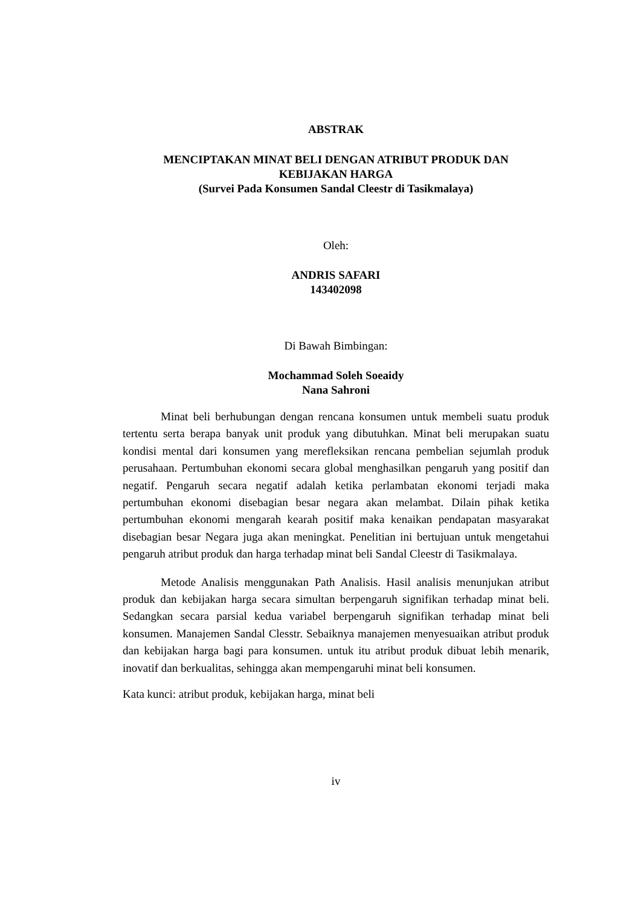ABSTRAK
MENCIPTAKAN MINAT BELI DENGAN ATRIBUT PRODUK DAN
KEBIJAKAN HARGA
(Survei Pada Konsumen Sandal Cleestr di Tasikmalaya)
Oleh:
ANDRIS SAFARI
143402098
Di Bawah Bimbingan:
Mochammad Soleh Soeaidy
Nana Sahroni
Minat beli berhubungan dengan rencana konsumen untuk membeli suatu produk tertentu serta berapa banyak unit produk yang dibutuhkan. Minat beli merupakan suatu kondisi mental dari konsumen yang merefleksikan rencana pembelian sejumlah produk perusahaan. Pertumbuhan ekonomi secara global menghasilkan pengaruh yang positif dan negatif. Pengaruh secara negatif adalah ketika perlambatan ekonomi terjadi maka pertumbuhan ekonomi disebagian besar negara akan melambat. Dilain pihak ketika pertumbuhan ekonomi mengarah kearah positif maka kenaikan pendapatan masyarakat disebagian besar Negara juga akan meningkat. Penelitian ini bertujuan untuk mengetahui pengaruh atribut produk dan harga terhadap minat beli Sandal Cleestr di Tasikmalaya.
Metode Analisis menggunakan Path Analisis. Hasil analisis menunjukan atribut produk dan kebijakan harga secara simultan berpengaruh signifikan terhadap minat beli. Sedangkan secara parsial kedua variabel berpengaruh signifikan terhadap minat beli konsumen. Manajemen Sandal Clesstr. Sebaiknya manajemen menyesuaikan atribut produk dan kebijakan harga bagi para konsumen. untuk itu atribut produk dibuat lebih menarik, inovatif dan berkualitas, sehingga akan mempengaruhi minat beli konsumen.
Kata kunci: atribut produk, kebijakan harga, minat beli
iv